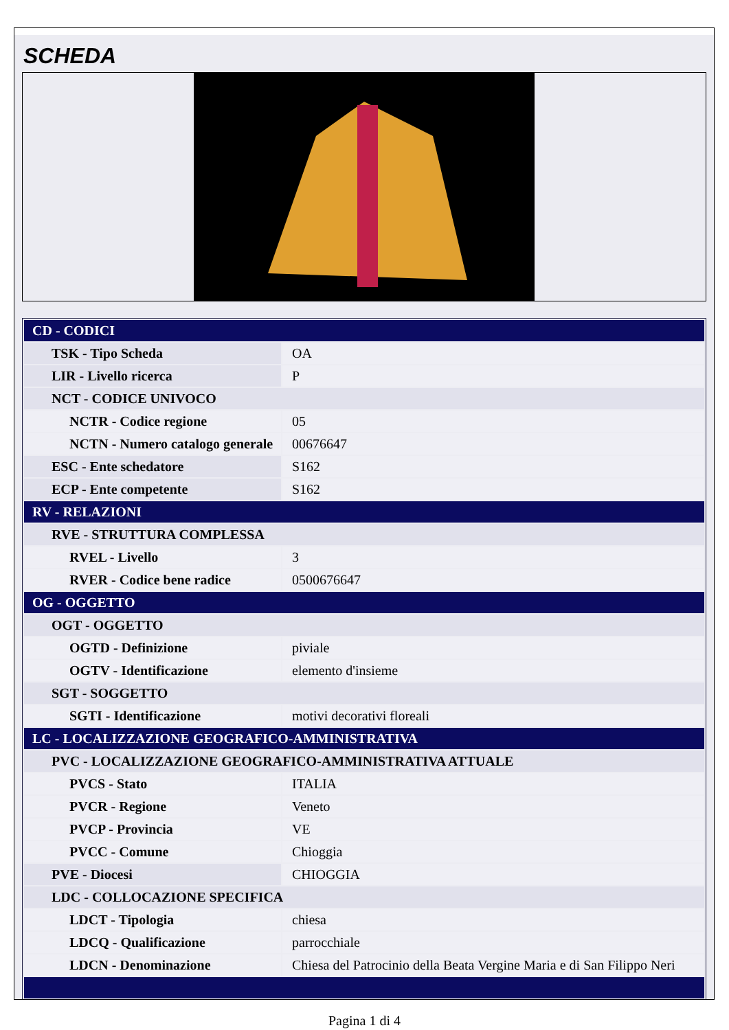SCHEDA
| CD - CODICI | |
| TSK - Tipo Scheda | OA |
| LIR - Livello ricerca | P |
| NCT - CODICE UNIVOCO | |
| NCTR - Codice regione | 05 |
| NCTN - Numero catalogo generale | 00676647 |
| ESC - Ente schedatore | S162 |
| ECP - Ente competente | S162 |
| RV - RELAZIONI | |
| RVE - STRUTTURA COMPLESSA | |
| RVEL - Livello | 3 |
| RVER - Codice bene radice | 0500676647 |
| OG - OGGETTO | |
| OGT - OGGETTO | |
| OGTD - Definizione | piviale |
| OGTV - Identificazione | elemento d'insieme |
| SGT - SOGGETTO | |
| SGTI - Identificazione | motivi decorativi floreali |
| LC - LOCALIZZAZIONE GEOGRAFICO-AMMINISTRATIVA | |
| PVC - LOCALIZZAZIONE GEOGRAFICO-AMMINISTRATIVA ATTUALE | |
| PVCS - Stato | ITALIA |
| PVCR - Regione | Veneto |
| PVCP - Provincia | VE |
| PVCC - Comune | Chioggia |
| PVE - Diocesi | CHIOGGIA |
| LDC - COLLOCAZIONE SPECIFICA | |
| LDCT - Tipologia | chiesa |
| LDCQ - Qualificazione | parrocchiale |
| LDCN - Denominazione | Chiesa del Patrocinio della Beata Vergine Maria e di San Filippo Neri |
Pagina 1 di 4